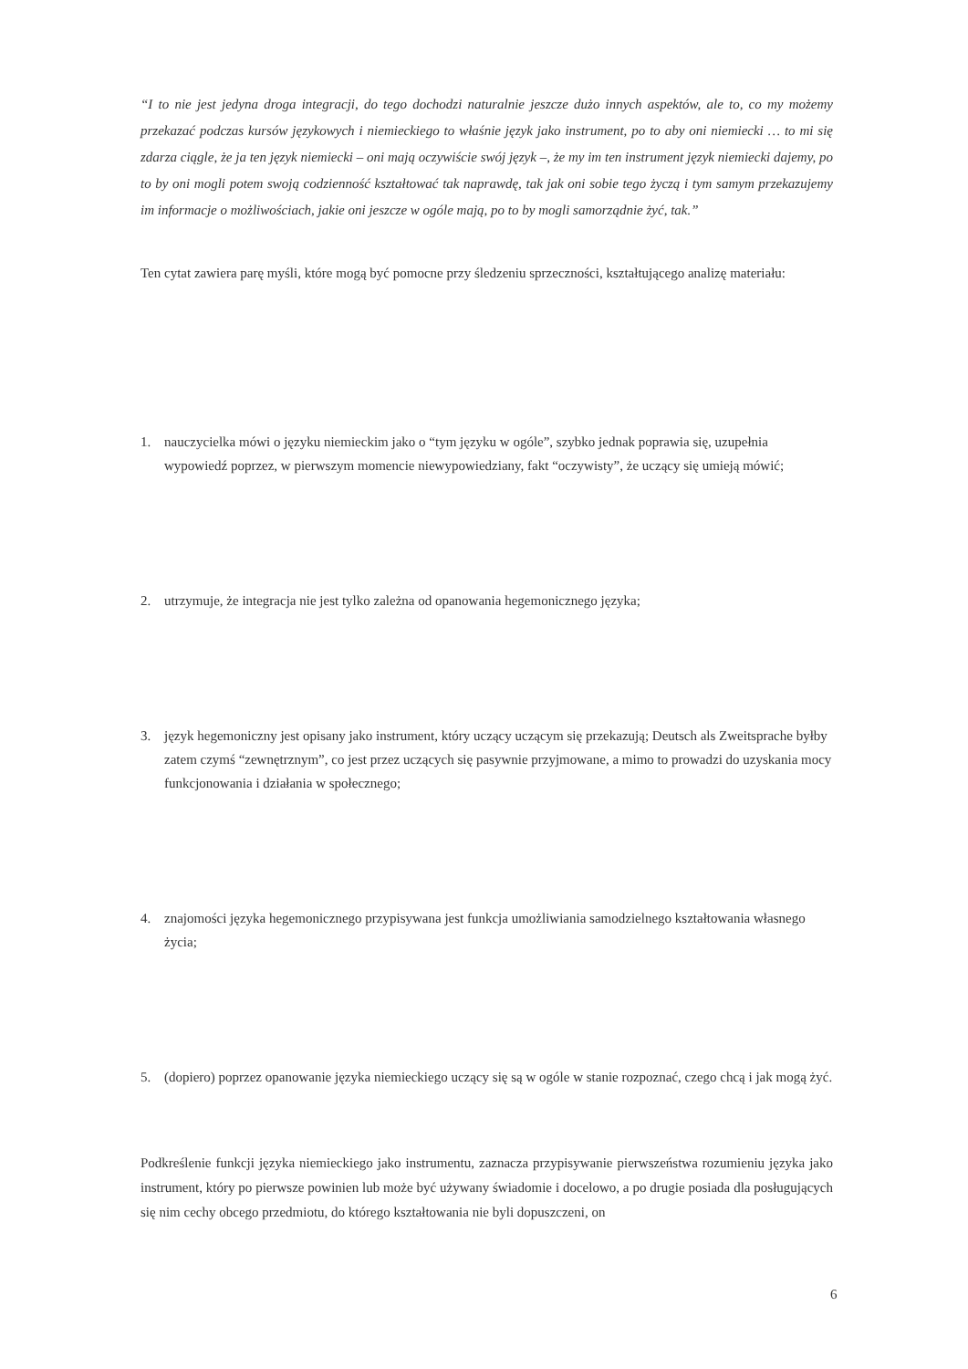“I to nie jest jedyna droga integracji, do tego dochodzi naturalnie jeszcze dużo innych aspektów, ale to, co my możemy przekazać podczas kursów językowych i niemieckiego to właśnie język jako instrument, po to aby oni niemiecki … to mi się zdarza ciągle, że ja ten język niemiecki – oni mają oczywiście swój język –, że my im ten instrument język niemiecki dajemy, po to by oni mogli potem swoją codzienność kształtować tak naprawdę, tak jak oni sobie tego życzą i tym samym przekazujemy im informacje o możliwościach, jakie oni jeszcze w ogóle mają, po to by mogli samorządnie żyć, tak.”
Ten cytat zawiera parę myśli, które mogą być pomocne przy śledzeniu sprzeczności, kształtującego analizę materiału:
1. nauczycielka mówi o języku niemieckim jako o “tym języku w ogóle”, szybko jednak poprawia się, uzupełnia wypowiedź poprzez, w pierwszym momencie niewypowiedziany, fakt “oczywisty”, że uczący się umieją mówić;
2. utrzymuje, że integracja nie jest tylko zależna od opanowania hegemonicznego języka;
3. język hegemoniczny jest opisany jako instrument, który uczący uczącym się przekazują; Deutsch als Zweitsprache byłby zatem czymś “zewnętrznym”, co jest przez uczących się pasywnie przyjmowane, a mimo to prowadzi do uzyskania mocy funkcjonowania i działania w społecznego;
4. znajomości języka hegemonicznego przypisywana jest funkcja umożliwiania samodzielnego kształtowania własnego życia;
5. (dopiero) poprzez opanowanie języka niemieckiego uczący się są w ogóle w stanie rozpoznać, czego chcą i jak mogą żyć.
Podkreślenie funkcji języka niemieckiego jako instrumentu, zaznacza przypisywanie pierwszeństwa rozumieniu języka jako instrument, który po pierwsze powinien lub może być używany świadomie i docelowo, a po drugie posiada dla posługujących się nim cechy obcego przedmiotu, do którego kształtowania nie byli dopuszczeni, on
6